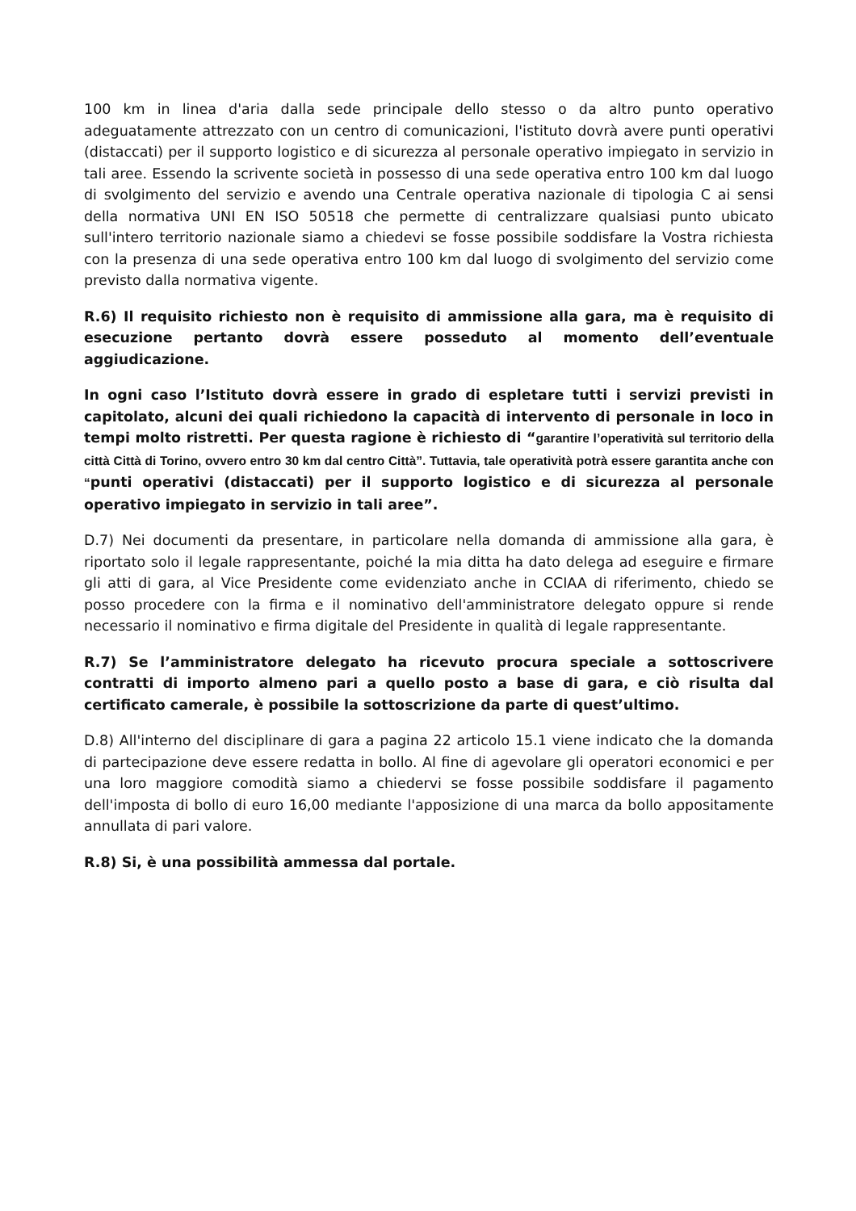100 km in linea d'aria dalla sede principale dello stesso o da altro punto operativo adeguatamente attrezzato con un centro di comunicazioni, l'istituto dovrà avere punti operativi (distaccati) per il supporto logistico e di sicurezza al personale operativo impiegato in servizio in tali aree. Essendo la scrivente società in possesso di una sede operativa entro 100 km dal luogo di svolgimento del servizio e avendo una Centrale operativa nazionale di tipologia C ai sensi della normativa UNI EN ISO 50518 che permette di centralizzare qualsiasi punto ubicato sull'intero territorio nazionale siamo a chiedevi se fosse possibile soddisfare la Vostra richiesta con la presenza di una sede operativa entro 100 km dal luogo di svolgimento del servizio come previsto dalla normativa vigente.
R.6) Il requisito richiesto non è requisito di ammissione alla gara, ma è requisito di esecuzione pertanto dovrà essere posseduto al momento dell’eventuale aggiudicazione.
In ogni caso l’Istituto dovrà essere in grado di espletare tutti i servizi previsti in capitolato, alcuni dei quali richiedono la capacità di intervento di personale in loco in tempi molto ristretti. Per questa ragione è richiesto di “garantire l’operatività sul territorio della città Città di Torino, ovvero entro 30 km dal centro Città”. Tuttavia, tale operatività potrà essere garantita anche con “punti operativi (distaccati) per il supporto logistico e di sicurezza al personale operativo impiegato in servizio in tali aree”.
D.7) Nei documenti da presentare, in particolare nella domanda di ammissione alla gara, è riportato solo il legale rappresentante, poiché la mia ditta ha dato delega ad eseguire e firmare gli atti di gara, al Vice Presidente come evidenziato anche in CCIAA di riferimento, chiedo se posso procedere con la firma e il nominativo dell'amministratore delegato oppure si rende necessario il nominativo e firma digitale del Presidente in qualità di legale rappresentante.
R.7) Se l’amministratore delegato ha ricevuto procura speciale a sottoscrivere contratti di importo almeno pari a quello posto a base di gara, e ciò risulta dal certificato camerale, è possibile la sottoscrizione da parte di quest’ultimo.
D.8) All'interno del disciplinare di gara a pagina 22 articolo 15.1 viene indicato che la domanda di partecipazione deve essere redatta in bollo. Al fine di agevolare gli operatori economici e per una loro maggiore comodità siamo a chiedervi se fosse possibile soddisfare il pagamento dell'imposta di bollo di euro 16,00 mediante l'apposizione di una marca da bollo appositamente annullata di pari valore.
R.8) Si, è una possibilità ammessa dal portale.